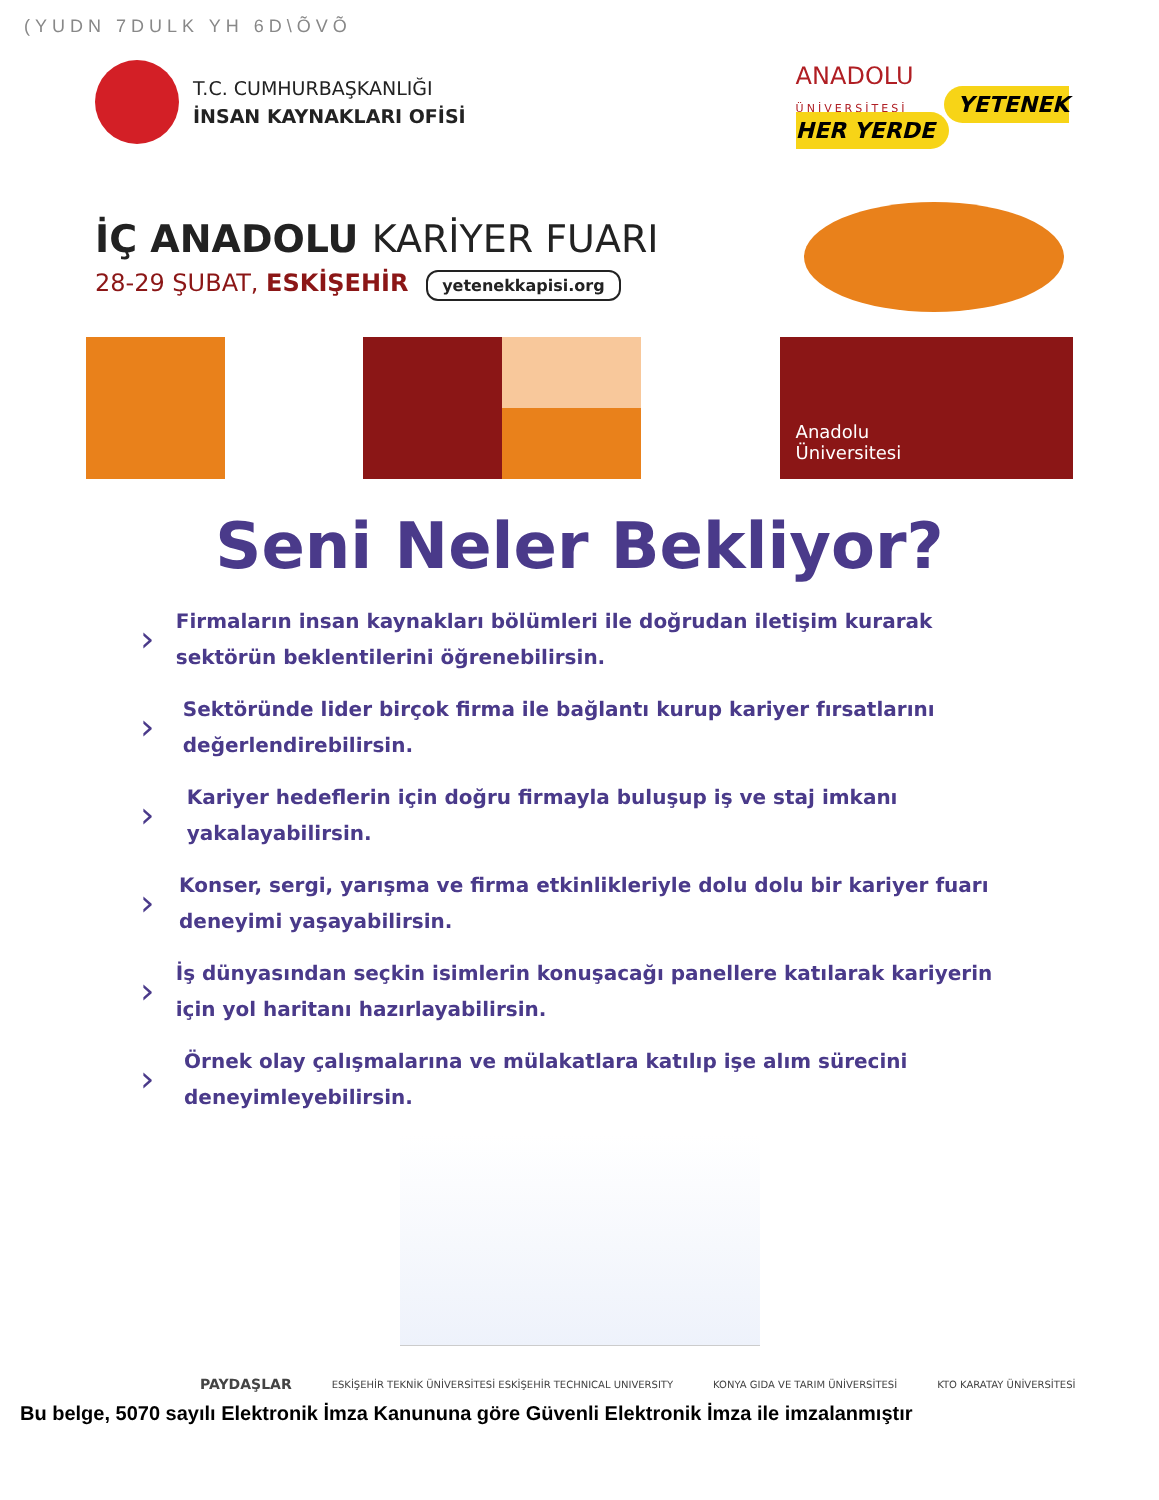(YUDN 7DULK YH 6D\ÕVÕ
T.C. CUMHURBAŞKANLIĞI
İNSAN KAYNAKLARI OFİSİ
ANADOLU
ÜNİVERSİTESİ YETENEK
HER YERDE
İÇ ANADOLU KARİYER FUARI
28-29 ŞUBAT, ESKİŞEHİR yetenekkapisi.org
Anadolu
Üniversitesi
Seni Neler Bekliyor?
› Firmaların insan kaynakları bölümleri ile doğrudan iletişim kurarak sektörün beklentilerini öğrenebilirsin.
› Sektöründe lider birçok firma ile bağlantı kurup kariyer fırsatlarını değerlendirebilirsin.
› Kariyer hedeflerin için doğru firmayla buluşup iş ve staj imkanı yakalayabilirsin.
› Konser, sergi, yarışma ve firma etkinlikleriyle dolu dolu bir kariyer fuarı deneyimi yaşayabilirsin.
› İş dünyasından seçkin isimlerin konuşacağı panellere katılarak kariyerin için yol haritanı hazırlayabilirsin.
› Örnek olay çalışmalarına ve mülakatlara katılıp işe alım sürecini deneyimleyebilirsin.
PAYDAŞLAR ESKİŞEHİR TEKNİK ÜNİVERSİTESİ ESKİŞEHİR TECHNICAL UNIVERSITY KONYA GIDA VE TARIM ÜNİVERSİTESİ KTO KARATAY ÜNİVERSİTESİ
Bu belge, 5070 sayılı Elektronik İmza Kanununa göre Güvenli Elektronik İmza ile imzalanmıştır